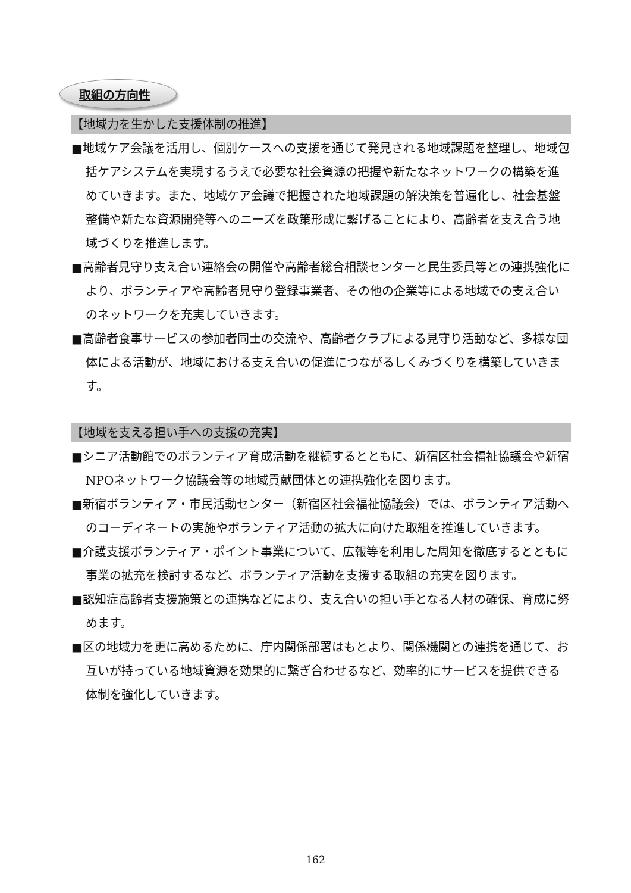取組の方向性
【地域力を生かした支援体制の推進】
■地域ケア会議を活用し、個別ケースへの支援を通じて発見される地域課題を整理し、地域包括ケアシステムを実現するうえで必要な社会資源の把握や新たなネットワークの構築を進めていきます。また、地域ケア会議で把握された地域課題の解決策を普遍化し、社会基盤整備や新たな資源開発等へのニーズを政策形成に繋げることにより、高齢者を支え合う地域づくりを推進します。
■高齢者見守り支え合い連絡会の開催や高齢者総合相談センターと民生委員等との連携強化により、ボランティアや高齢者見守り登録事業者、その他の企業等による地域での支え合いのネットワークを充実していきます。
■高齢者食事サービスの参加者同士の交流や、高齢者クラブによる見守り活動など、多様な団体による活動が、地域における支え合いの促進につながるしくみづくりを構築していきます。
【地域を支える担い手への支援の充実】
■シニア活動館でのボランティア育成活動を継続するとともに、新宿区社会福祉協議会や新宿NPOネットワーク協議会等の地域貢献団体との連携強化を図ります。
■新宿ボランティア・市民活動センター（新宿区社会福祉協議会）では、ボランティア活動へのコーディネートの実施やボランティア活動の拡大に向けた取組を推進していきます。
■介護支援ボランティア・ポイント事業について、広報等を利用した周知を徹底するとともに事業の拡充を検討するなど、ボランティア活動を支援する取組の充実を図ります。
■認知症高齢者支援施策との連携などにより、支え合いの担い手となる人材の確保、育成に努めます。
■区の地域力を更に高めるために、庁内関係部署はもとより、関係機関との連携を通じて、お互いが持っている地域資源を効果的に繋ぎ合わせるなど、効率的にサービスを提供できる体制を強化していきます。
162